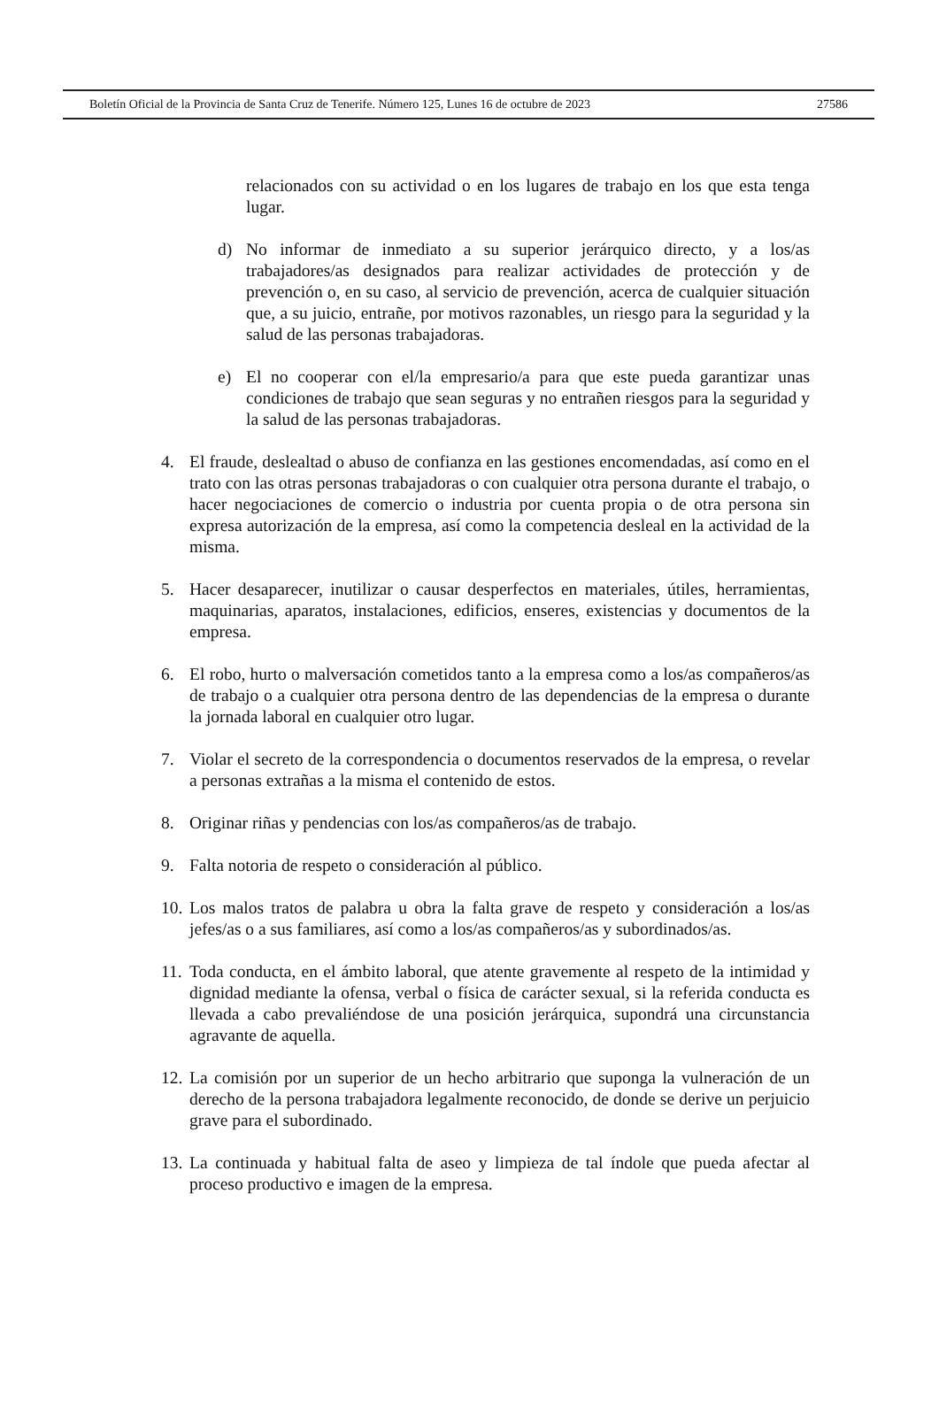Boletín Oficial de la Provincia de Santa Cruz de Tenerife. Número 125, Lunes 16 de octubre de 2023 27586
relacionados con su actividad o en los lugares de trabajo en los que esta tenga lugar.
d) No informar de inmediato a su superior jerárquico directo, y a los/as trabajadores/as designados para realizar actividades de protección y de prevención o, en su caso, al servicio de prevención, acerca de cualquier situación que, a su juicio, entrañe, por motivos razonables, un riesgo para la seguridad y la salud de las personas trabajadoras.
e) El no cooperar con el/la empresario/a para que este pueda garantizar unas condiciones de trabajo que sean seguras y no entrañen riesgos para la seguridad y la salud de las personas trabajadoras.
4. El fraude, deslealtad o abuso de confianza en las gestiones encomendadas, así como en el trato con las otras personas trabajadoras o con cualquier otra persona durante el trabajo, o hacer negociaciones de comercio o industria por cuenta propia o de otra persona sin expresa autorización de la empresa, así como la competencia desleal en la actividad de la misma.
5. Hacer desaparecer, inutilizar o causar desperfectos en materiales, útiles, herramientas, maquinarias, aparatos, instalaciones, edificios, enseres, existencias y documentos de la empresa.
6. El robo, hurto o malversación cometidos tanto a la empresa como a los/as compañeros/as de trabajo o a cualquier otra persona dentro de las dependencias de la empresa o durante la jornada laboral en cualquier otro lugar.
7. Violar el secreto de la correspondencia o documentos reservados de la empresa, o revelar a personas extrañas a la misma el contenido de estos.
8. Originar riñas y pendencias con los/as compañeros/as de trabajo.
9. Falta notoria de respeto o consideración al público.
10.
Los malos tratos de palabra u obra la falta grave de respeto y consideración a los/as jefes/as o a sus familiares, así como a los/as compañeros/as y subordinados/as.
11.
Toda conducta, en el ámbito laboral, que atente gravemente al respeto de la intimidad y dignidad mediante la ofensa, verbal o física de carácter sexual, si la referida conducta es llevada a cabo prevaliéndose de una posición jerárquica, supondrá una circunstancia agravante de aquella.
12.
La comisión por un superior de un hecho arbitrario que suponga la vulneración de un derecho de la persona trabajadora legalmente reconocido, de donde se derive un perjuicio grave para el subordinado.
13.
La continuada y habitual falta de aseo y limpieza de tal índole que pueda afectar al proceso productivo e imagen de la empresa.